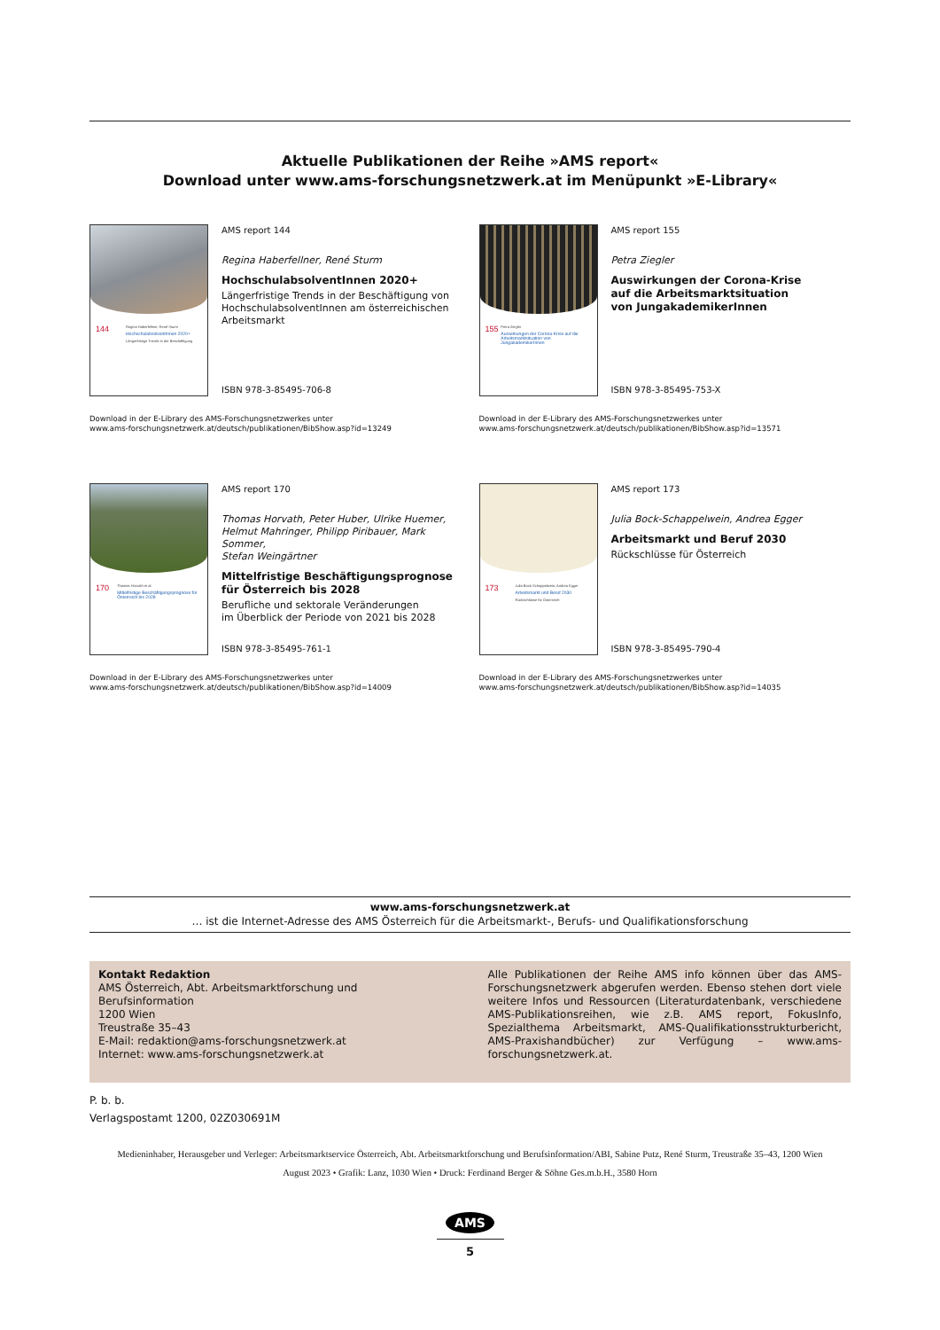Aktuelle Publikationen der Reihe »AMS report«
Download unter www.ams-forschungsnetzwerk.at im Menüpunkt »E-Library«
144
Regina Haberfellner, René Sturm
HochschulabsolventInnen 2020+
Längerfristige Trends in der Beschäftigung
AMS report 144
Regina Haberfellner, René Sturm
HochschulabsolventInnen 2020+
Längerfristige Trends in der Beschäftigung von HochschulabsolventInnen am österreichischen Arbeitsmarkt
ISBN 978-3-85495-706-8
Download in der E-Library des AMS-Forschungsnetzwerkes unter
www.ams-forschungsnetzwerk.at/deutsch/publikationen/BibShow.asp?id=13249
155
Petra Ziegler
Auswirkungen der Corona-Krise auf die Arbeitsmarktsituation von JungakademikerInnen
AMS report 155
Petra Ziegler
Auswirkungen der Corona-Krise
auf die Arbeitsmarktsituation
von JungakademikerInnen
ISBN 978-3-85495-753-X
Download in der E-Library des AMS-Forschungsnetzwerkes unter
www.ams-forschungsnetzwerk.at/deutsch/publikationen/BibShow.asp?id=13571
170
Thomas Horvath et al.
Mittelfristige Beschäftigungsprognose für Österreich bis 2028
AMS report 170
Thomas Horvath, Peter Huber, Ulrike Huemer,
Helmut Mahringer, Philipp Piribauer, Mark Sommer,
Stefan Weingärtner
Mittelfristige Beschäftigungsprognose
für Österreich bis 2028
Berufliche und sektorale Veränderungen
im Überblick der Periode von 2021 bis 2028
ISBN 978-3-85495-761-1
Download in der E-Library des AMS-Forschungsnetzwerkes unter
www.ams-forschungsnetzwerk.at/deutsch/publikationen/BibShow.asp?id=14009
173
Julia Bock-Schappelwein, Andrea Egger
Arbeitsmarkt und Beruf 2030
Rückschlüsse für Österreich
AMS report 173
Julia Bock-Schappelwein, Andrea Egger
Arbeitsmarkt und Beruf 2030
Rückschlüsse für Österreich
ISBN 978-3-85495-790-4
Download in der E-Library des AMS-Forschungsnetzwerkes unter
www.ams-forschungsnetzwerk.at/deutsch/publikationen/BibShow.asp?id=14035
www.ams-forschungsnetzwerk.at
… ist die Internet-Adresse des AMS Österreich für die Arbeitsmarkt-, Berufs- und Qualifikationsforschung
Kontakt Redaktion
AMS Österreich, Abt. Arbeitsmarktforschung und Berufsinformation
1200 Wien
Treustraße 35–43
E-Mail: redaktion@ams-forschungsnetzwerk.at
Internet: www.ams-forschungsnetzwerk.at
Alle Publikationen der Reihe AMS info können über das AMS-Forschungs­netzwerk abgerufen werden. Ebenso stehen dort viele weitere Infos und Ressourcen (Literaturdatenbank, verschiedene AMS-Publikationsreihen, wie z.B. AMS report, FokusInfo, Spezialthema Arbeitsmarkt, AMS-Qualifikationsstrukturbericht, AMS-Praxishandbücher) zur Verfügung – www.ams-forschungsnetzwerk.at.
P. b. b.
Verlagspostamt 1200, 02Z030691M
Medieninhaber, Herausgeber und Verleger: Arbeitsmarktservice Österreich, Abt. Arbeitsmarktforschung und Berufsinformation/ABI, Sabine Putz, René Sturm, Treustraße 35–43, 1200 Wien
August 2023 • Grafik: Lanz, 1030 Wien • Druck: Ferdinand Berger & Söhne Ges.m.b.H., 3580 Horn
AMS
5